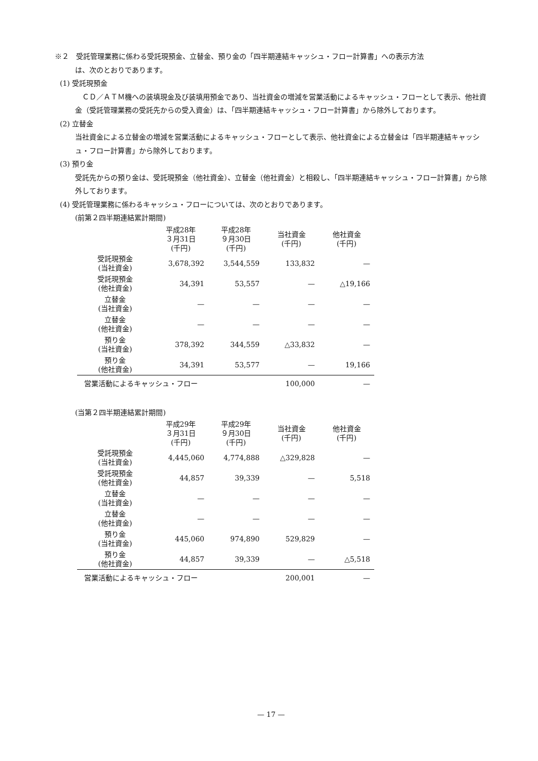※２　受託管理業務に係わる受託現預金、立替金、預り金の「四半期連結キャッシュ・フロー計算書」への表示方法
は、次のとおりであります。
(1) 受託現預金
　ＣＤ／ＡＴＭ機への装填現金及び装填用預金であり、当社資金の増減を営業活動によるキャッシュ・フローとして表示、他社資金（受託管理業務の受託先からの受入資金）は、「四半期連結キャッシュ・フロー計算書」から除外しております。
(2) 立替金
当社資金による立替金の増減を営業活動によるキャッシュ・フローとして表示、他社資金による立替金は「四半期連結キャッシュ・フロー計算書」から除外しております。
(3) 預り金
受託先からの預り金は、受託現預金（他社資金）、立替金（他社資金）と相殺し、「四半期連結キャッシュ・フロー計算書」から除外しております。
(4) 受託管理業務に係わるキャッシュ・フローについては、次のとおりであります。
(前第２四半期連結累計期間)
| | 平成28年 ３月31日 (千円) | 平成28年 ９月30日 (千円) | 当社資金 (千円) | 他社資金 (千円) |
| --- | --- | --- | --- | --- |
| 受託現預金 (当社資金) | 3,678,392 | 3,544,559 | 133,832 | — |
| 受託現預金 (他社資金) | 34,391 | 53,557 | — | △19,166 |
| 立替金 (当社資金) | — | — | — | — |
| 立替金 (他社資金) | — | — | — | — |
| 預り金 (当社資金) | 378,392 | 344,559 | △33,832 | — |
| 預り金 (他社資金) | 34,391 | 53,577 | — | 19,166 |
| 営業活動によるキャッシュ・フロー | | | 100,000 | — |
(当第２四半期連結累計期間)
| | 平成29年 ３月31日 (千円) | 平成29年 ９月30日 (千円) | 当社資金 (千円) | 他社資金 (千円) |
| --- | --- | --- | --- | --- |
| 受託現預金 (当社資金) | 4,445,060 | 4,774,888 | △329,828 | — |
| 受託現預金 (他社資金) | 44,857 | 39,339 | — | 5,518 |
| 立替金 (当社資金) | — | — | — | — |
| 立替金 (他社資金) | — | — | — | — |
| 預り金 (当社資金) | 445,060 | 974,890 | 529,829 | — |
| 預り金 (他社資金) | 44,857 | 39,339 | — | △5,518 |
| 営業活動によるキャッシュ・フロー | | | 200,001 | — |
— 17 —